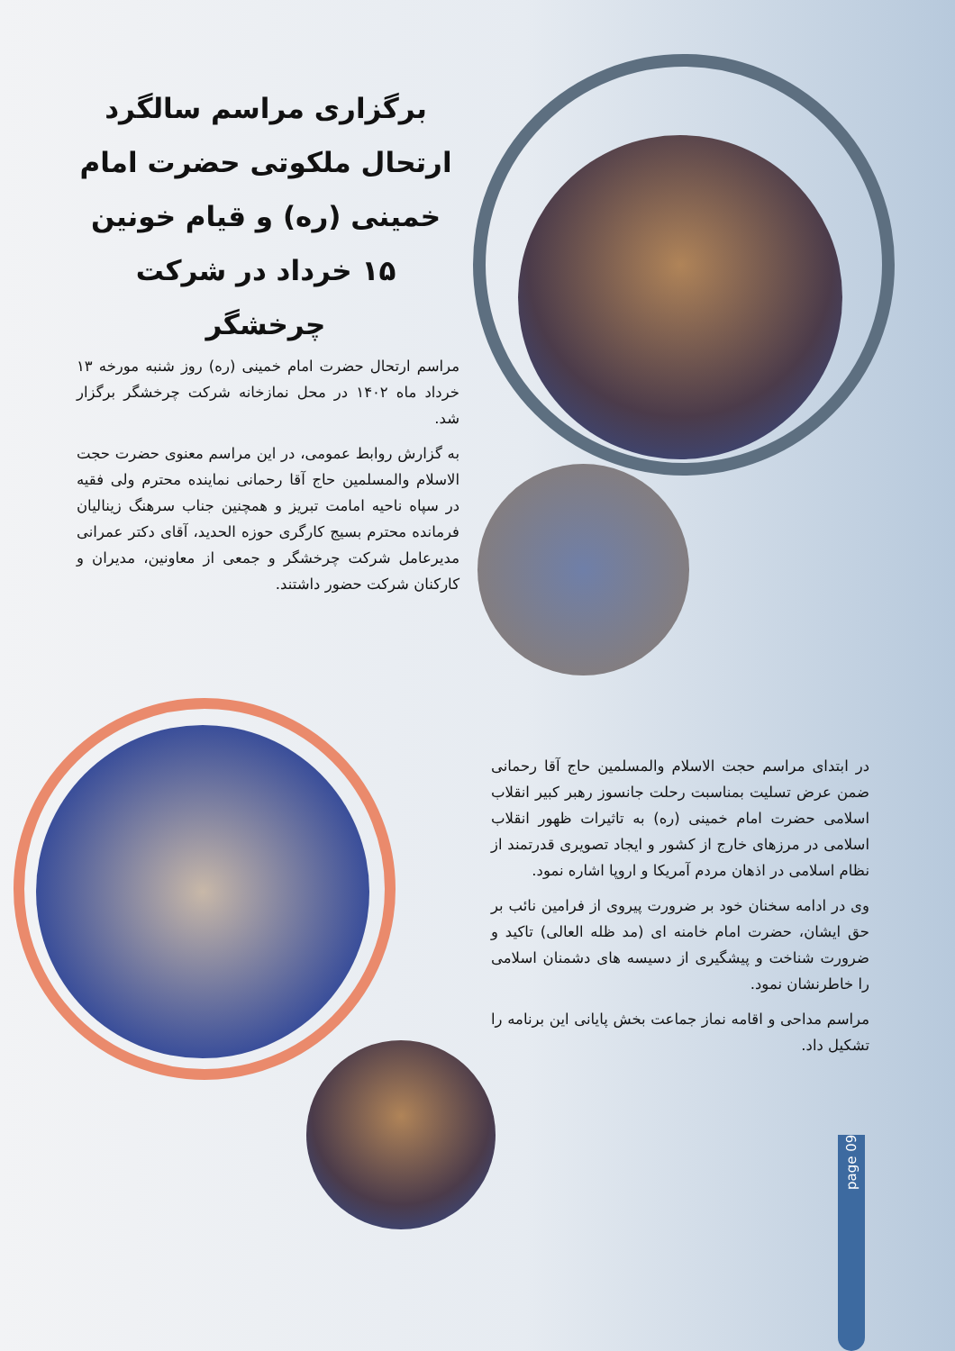برگزاری مراسم سالگرد ارتحال ملکوتی حضرت امام خمینی (ره) و قیام خونین ۱۵ خرداد در شرکت چرخشگر
مراسم ارتحال حضرت امام خمینی (ره) روز شنبه مورخه ۱۳ خرداد ماه ۱۴۰۲ در محل نمازخانه شرکت چرخشگر برگزار شد.
به گزارش روابط عمومی، در این مراسم معنوی حضرت حجت الاسلام والمسلمین حاج آقا رحمانی نماینده محترم ولی فقیه در سپاه ناحیه امامت تبریز و همچنین جناب سرهنگ زینالیان فرمانده محترم بسیج کارگری حوزه الحدید، آقای دکتر عمرانی مدیرعامل شرکت چرخشگر و جمعی از معاونین، مدیران و کارکنان شرکت حضور داشتند.
در ابتدای مراسم حجت الاسلام والمسلمین حاج آقا رحمانی ضمن عرض تسلیت بمناسبت رحلت جانسوز رهبر کبیر انقلاب اسلامی حضرت امام خمینی (ره) به تاثیرات ظهور انقلاب اسلامی در مرزهای خارج از کشور و ایجاد تصویری قدرتمند از نظام اسلامی در اذهان مردم آمریکا و اروپا اشاره نمود.
وی در ادامه سخنان خود بر ضرورت پیروی از فرامین نائب بر حق ایشان، حضرت امام خامنه ای (مد ظله العالی) تاکید و ضرورت شناخت و پیشگیری از دسیسه های دشمنان اسلامی را خاطرنشان نمود.
مراسم مداحی و اقامه نماز جماعت بخش پایانی این برنامه را تشکیل داد.
page 09